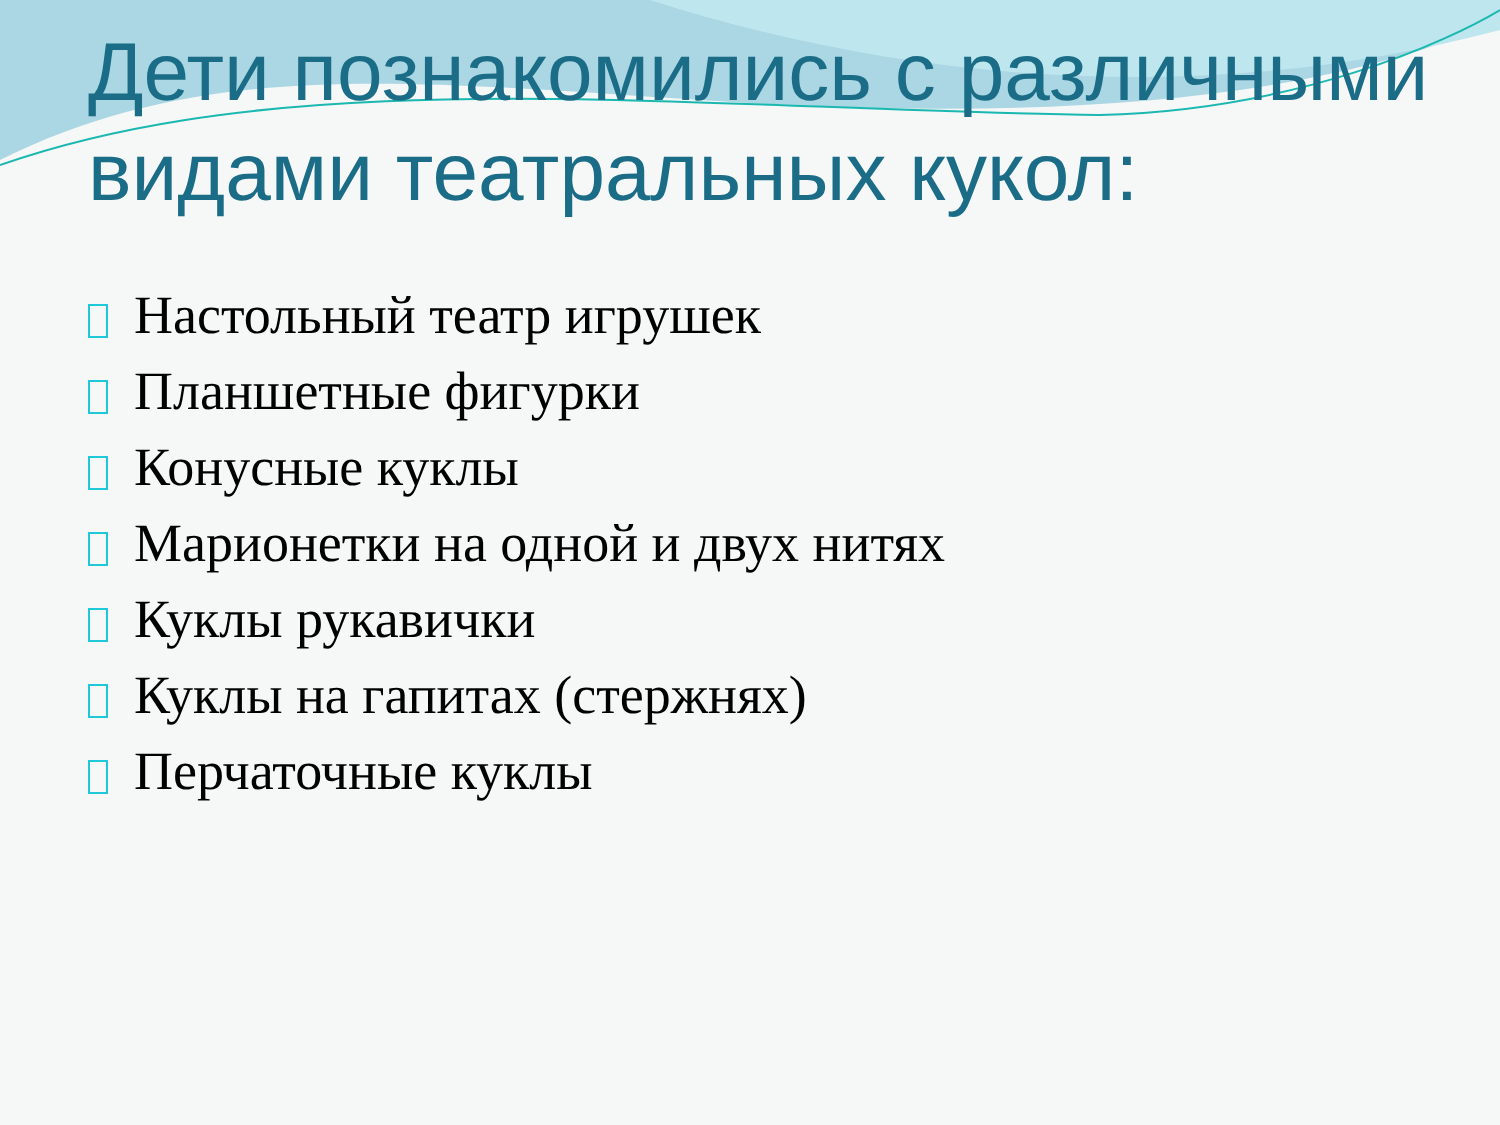Дети познакомились с различными видами театральных кукол:
Настольный театр игрушек
Планшетные фигурки
Конусные куклы
Марионетки на одной и двух нитях
Куклы рукавички
Куклы на гапитах (стержнях)
Перчаточные куклы